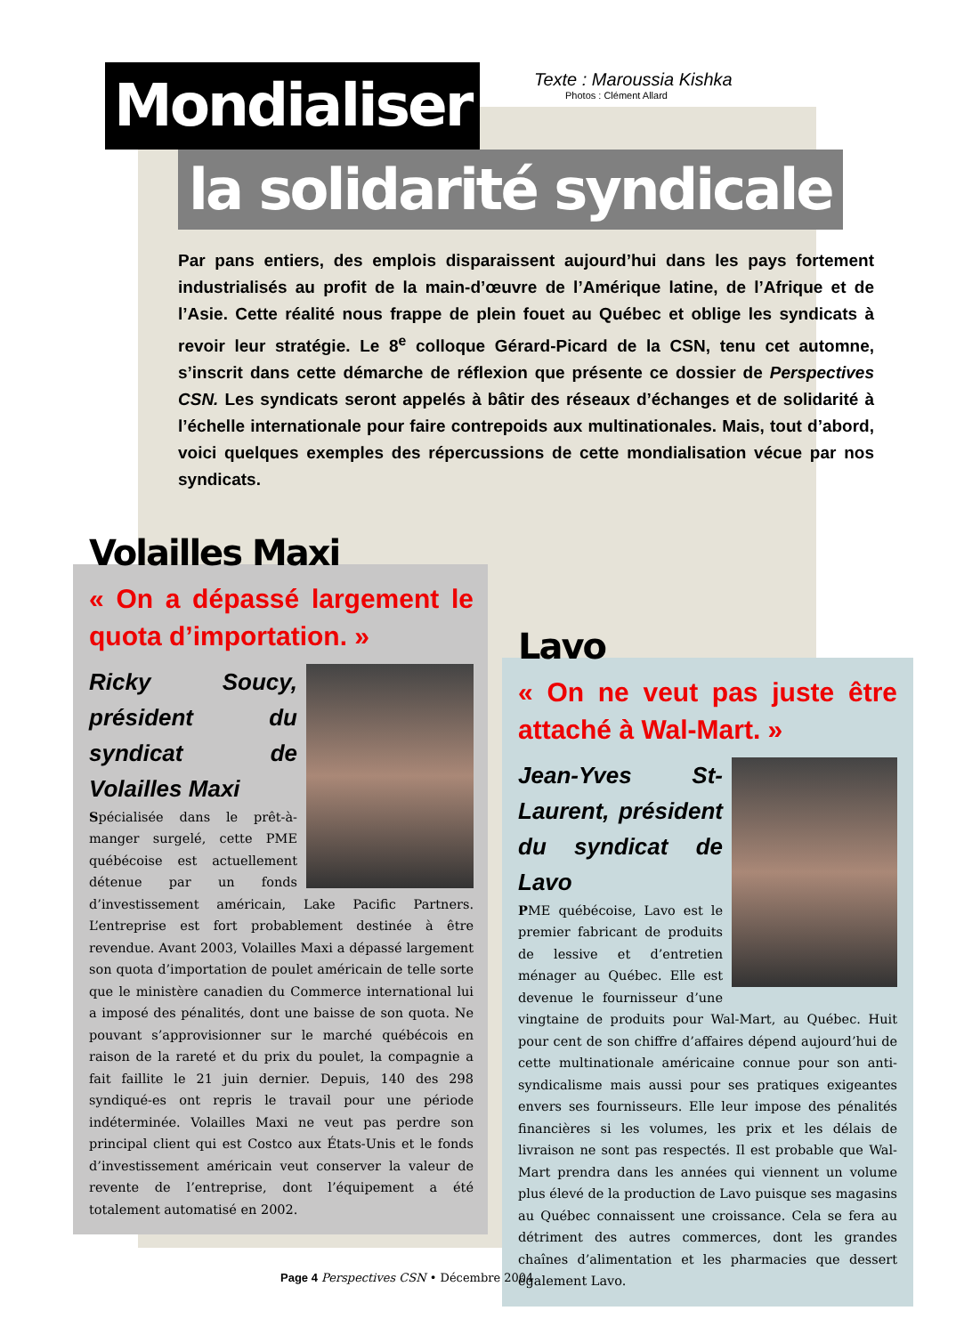Mondialiser
Texte : Maroussia Kishka
Photos : Clément Allard
la solidarité syndicale
Par pans entiers, des emplois disparaissent aujourd’hui dans les pays fortement industrialisés au profit de la main-d’œuvre de l’Amérique latine, de l’Afrique et de l’Asie. Cette réalité nous frappe de plein fouet au Québec et oblige les syndicats à revoir leur stratégie. Le 8<sup>e</sup> colloque Gérard-Picard de la CSN, tenu cet automne, s’inscrit dans cette démarche de réflexion que présente ce dossier de Perspectives CSN. Les syndicats seront appelés à bâtir des réseaux d’échanges et de solidarité à l’échelle internationale pour faire contrepoids aux multinationales. Mais, tout d’abord, voici quelques exemples des répercussions de cette mondialisation vécue par nos syndicats.
Volailles Maxi
« On a dépassé largement le quota d’importation. »
Ricky Soucy, président du syndicat de Volailles Maxi
Spécialisée dans le prêt-à-manger surgelé, cette PME québécoise est actuellement détenue par un fonds d’investissement américain, Lake Pacific Partners. L’entreprise est fort probablement destinée à être revendue. Avant 2003, Volailles Maxi a dépassé largement son quota d’importation de poulet américain de telle sorte que le ministère canadien du Commerce international lui a imposé des pénalités, dont une baisse de son quota. Ne pouvant s’approvisionner sur le marché québécois en raison de la rareté et du prix du poulet, la compagnie a fait faillite le 21 juin dernier. Depuis, 140 des 298 syndiqué-es ont repris le travail pour une période indéterminée. Volailles Maxi ne veut pas perdre son principal client qui est Costco aux États-Unis et le fonds d’investissement américain veut conserver la valeur de revente de l’entreprise, dont l’équipement a été totalement automatisé en 2002.
Lavo
« On ne veut pas juste être attaché à Wal-Mart. »
Jean-Yves St-Laurent, président du syndicat de Lavo
PME québécoise, Lavo est le premier fabricant de produits de lessive et d’entretien ménager au Québec. Elle est devenue le fournisseur d’une vingtaine de produits pour Wal-Mart, au Québec. Huit pour cent de son chiffre d’affaires dépend aujourd’hui de cette multinationale américaine connue pour son anti-syndicalisme mais aussi pour ses pratiques exigeantes envers ses fournisseurs. Elle leur impose des pénalités financières si les volumes, les prix et les délais de livraison ne sont pas respectés. Il est probable que Wal-Mart prendra dans les années qui viennent un volume plus élevé de la production de Lavo puisque ses magasins au Québec connaissent une croissance. Cela se fera au détriment des autres commerces, dont les grandes chaînes d’alimentation et les pharmacies que dessert également Lavo.
Page 4 Perspectives CSN • Décembre 2004